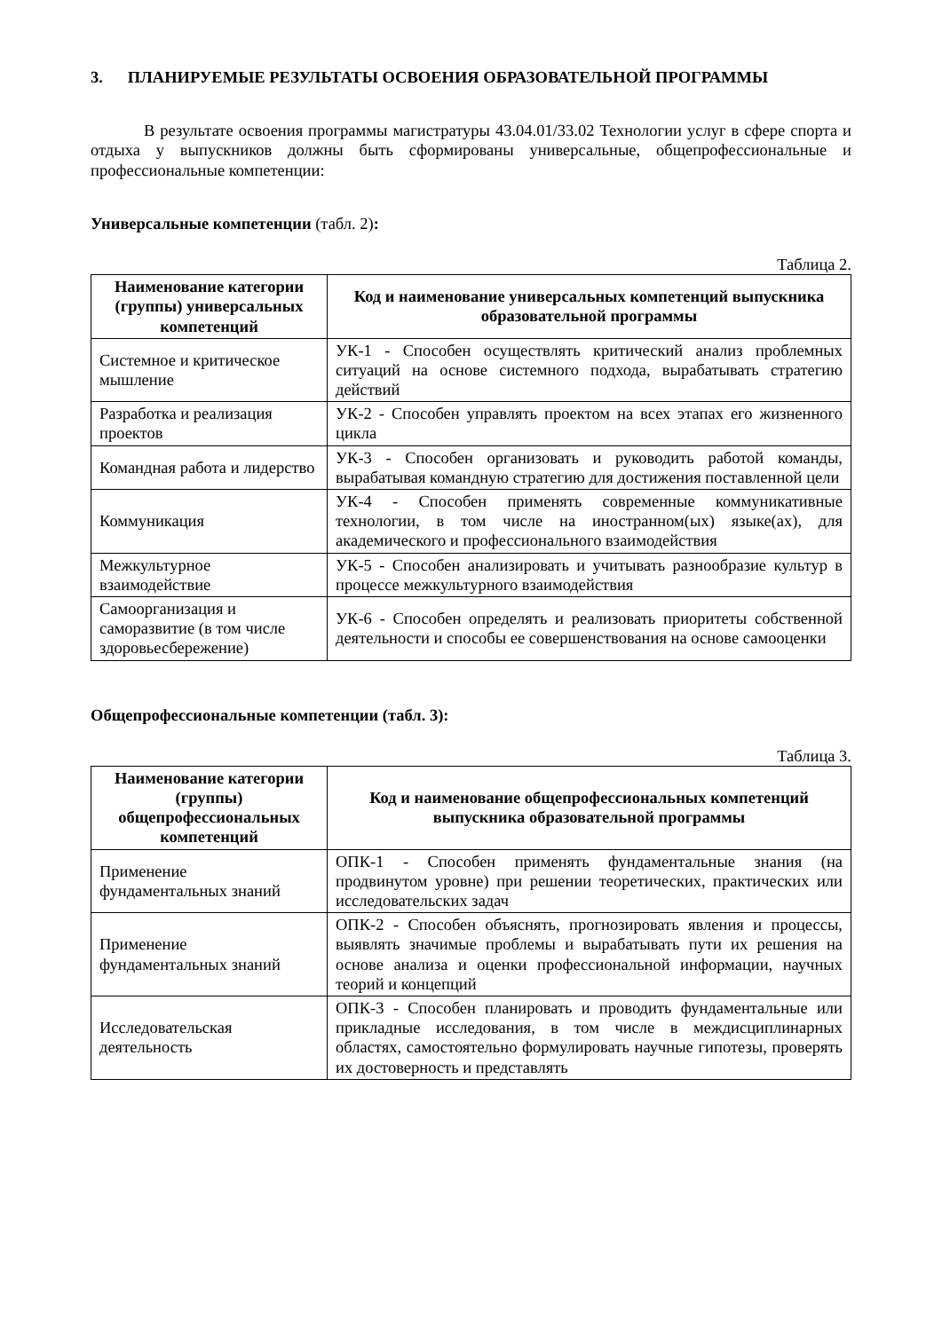3. ПЛАНИРУЕМЫЕ РЕЗУЛЬТАТЫ ОСВОЕНИЯ ОБРАЗОВАТЕЛЬНОЙ ПРОГРАММЫ
В результате освоения программы магистратуры 43.04.01/33.02 Технологии услуг в сфере спорта и отдыха у выпускников должны быть сформированы универсальные, общепрофессиональные и профессиональные компетенции:
Универсальные компетенции (табл. 2):
Таблица 2.
| Наименование категории (группы) универсальных компетенций | Код и наименование универсальных компетенций выпускника образовательной программы |
| --- | --- |
| Системное и критическое мышление | УК-1 - Способен осуществлять критический анализ проблемных ситуаций на основе системного подхода, вырабатывать стратегию действий |
| Разработка и реализация проектов | УК-2 - Способен управлять проектом на всех этапах его жизненного цикла |
| Командная работа и лидерство | УК-3 - Способен организовать и руководить работой команды, вырабатывая командную стратегию для достижения поставленной цели |
| Коммуникация | УК-4 - Способен применять современные коммуникативные технологии, в том числе на иностранном(ых) языке(ах), для академического и профессионального взаимодействия |
| Межкультурное взаимодействие | УК-5 - Способен анализировать и учитывать разнообразие культур в процессе межкультурного взаимодействия |
| Самоорганизация и саморазвитие (в том числе здоровьесбережение) | УК-6 - Способен определять и реализовать приоритеты собственной деятельности и способы ее совершенствования на основе самооценки |
Общепрофессиональные компетенции (табл. 3):
Таблица 3.
| Наименование категории (группы) общепрофессиональных компетенций | Код и наименование общепрофессиональных компетенций выпускника образовательной программы |
| --- | --- |
| Применение фундаментальных знаний | ОПК-1 - Способен применять фундаментальные знания (на продвинутом уровне) при решении теоретических, практических или исследовательских задач |
| Применение фундаментальных знаний | ОПК-2 - Способен объяснять, прогнозировать явления и процессы, выявлять значимые проблемы и вырабатывать пути их решения на основе анализа и оценки профессиональной информации, научных теорий и концепций |
| Исследовательская деятельность | ОПК-3 - Способен планировать и проводить фундаментальные или прикладные исследования, в том числе в междисциплинарных областях, самостоятельно формулировать научные гипотезы, проверять их достоверность и представлять |